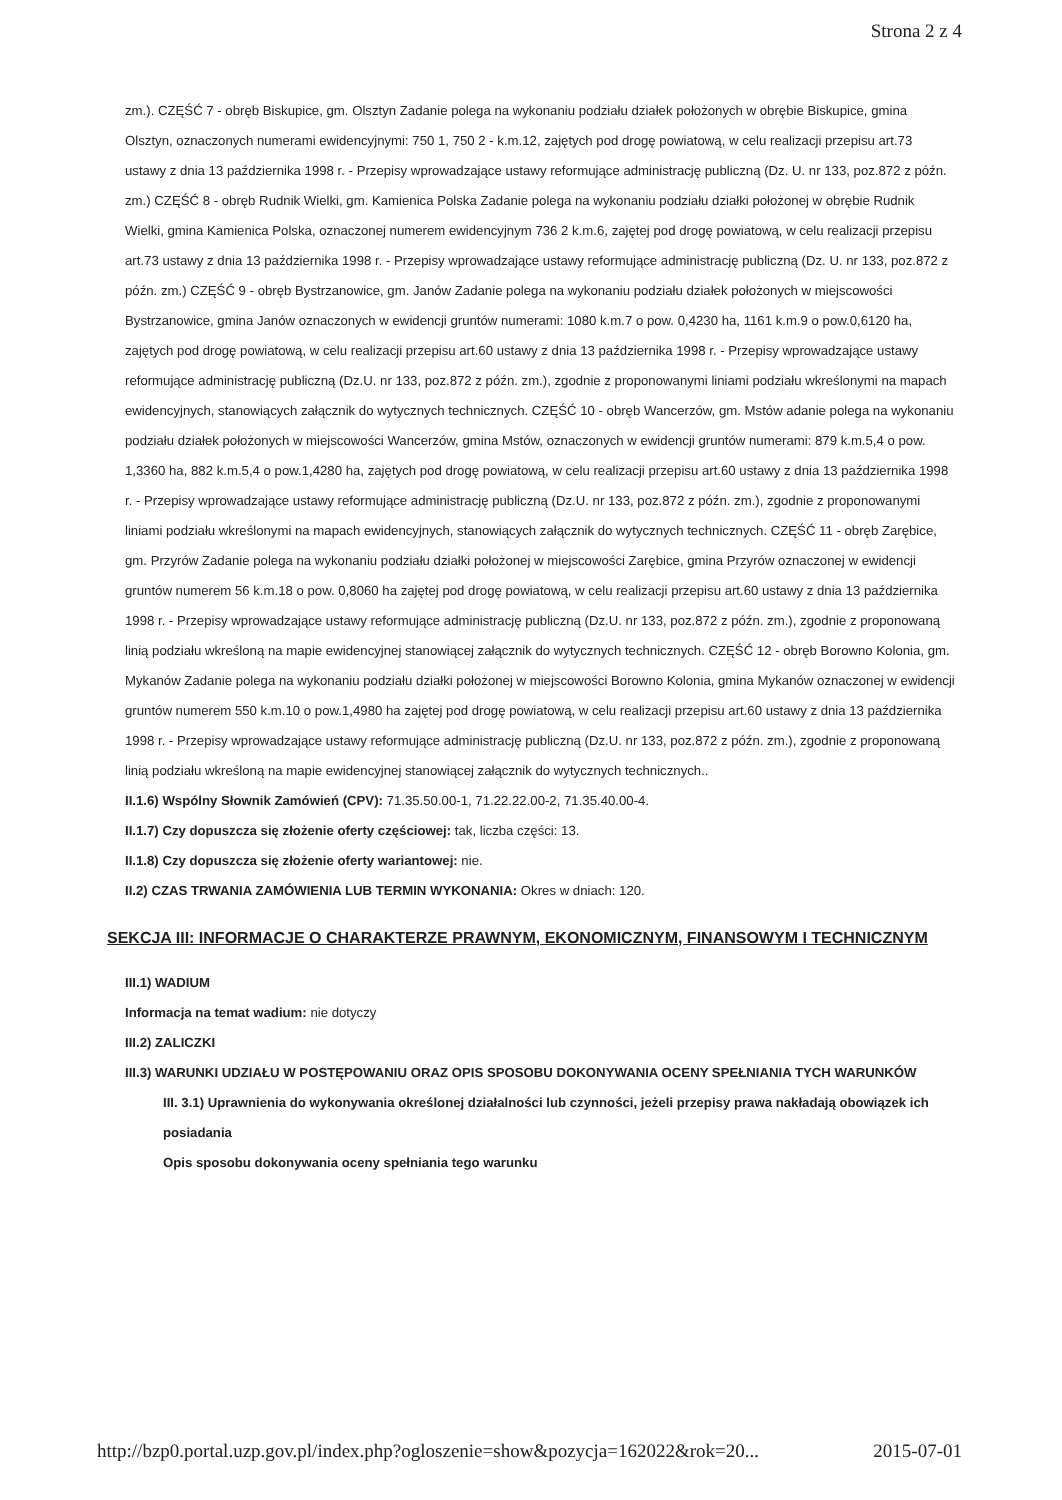Strona 2 z 4
zm.). CZĘŚĆ 7 - obręb Biskupice, gm. Olsztyn Zadanie polega na wykonaniu podziału działek położonych w obrębie Biskupice, gmina Olsztyn, oznaczonych numerami ewidencyjnymi: 750 1, 750 2 - k.m.12, zajętych pod drogę powiatową, w celu realizacji przepisu art.73 ustawy z dnia 13 października 1998 r. - Przepisy wprowadzające ustawy reformujące administrację publiczną (Dz. U. nr 133, poz.872 z późn. zm.) CZĘŚĆ 8 - obręb Rudnik Wielki, gm. Kamienica Polska Zadanie polega na wykonaniu podziału działki położonej w obrębie Rudnik Wielki, gmina Kamienica Polska, oznaczonej numerem ewidencyjnym 736 2 k.m.6, zajętej pod drogę powiatową, w celu realizacji przepisu art.73 ustawy z dnia 13 października 1998 r. - Przepisy wprowadzające ustawy reformujące administrację publiczną (Dz. U. nr 133, poz.872 z późn. zm.) CZĘŚĆ 9 - obręb Bystrzanowice, gm. Janów Zadanie polega na wykonaniu podziału działek położonych w miejscowości Bystrzanowice, gmina Janów oznaczonych w ewidencji gruntów numerami: 1080 k.m.7 o pow. 0,4230 ha, 1161 k.m.9 o pow.0,6120 ha, zajętych pod drogę powiatową, w celu realizacji przepisu art.60 ustawy z dnia 13 października 1998 r. - Przepisy wprowadzające ustawy reformujące administrację publiczną (Dz.U. nr 133, poz.872 z późn. zm.), zgodnie z proponowanymi liniami podziału wkreślonymi na mapach ewidencyjnych, stanowiących załącznik do wytycznych technicznych. CZĘŚĆ 10 - obręb Wancerzów, gm. Mstów adanie polega na wykonaniu podziału działek położonych w miejscowości Wancerzów, gmina Mstów, oznaczonych w ewidencji gruntów numerami: 879 k.m.5,4 o pow. 1,3360 ha, 882 k.m.5,4 o pow.1,4280 ha, zajętych pod drogę powiatową, w celu realizacji przepisu art.60 ustawy z dnia 13 października 1998 r. - Przepisy wprowadzające ustawy reformujące administrację publiczną (Dz.U. nr 133, poz.872 z późn. zm.), zgodnie z proponowanymi liniami podziału wkreślonymi na mapach ewidencyjnych, stanowiących załącznik do wytycznych technicznych. CZĘŚĆ 11 - obręb Zarębice, gm. Przyrów Zadanie polega na wykonaniu podziału działki położonej w miejscowości Zarębice, gmina Przyrów oznaczonej w ewidencji gruntów numerem 56 k.m.18 o pow. 0,8060 ha zajętej pod drogę powiatową, w celu realizacji przepisu art.60 ustawy z dnia 13 października 1998 r. - Przepisy wprowadzające ustawy reformujące administrację publiczną (Dz.U. nr 133, poz.872 z późn. zm.), zgodnie z proponowaną linią podziału wkreśloną na mapie ewidencyjnej stanowiącej załącznik do wytycznych technicznych. CZĘŚĆ 12 - obręb Borowno Kolonia, gm. Mykanów Zadanie polega na wykonaniu podziału działki położonej w miejscowości Borowno Kolonia, gmina Mykanów oznaczonej w ewidencji gruntów numerem 550 k.m.10 o pow.1,4980 ha zajętej pod drogę powiatową, w celu realizacji przepisu art.60 ustawy z dnia 13 października 1998 r. - Przepisy wprowadzające ustawy reformujące administrację publiczną (Dz.U. nr 133, poz.872 z późn. zm.), zgodnie z proponowaną linią podziału wkreśloną na mapie ewidencyjnej stanowiącej załącznik do wytycznych technicznych..
II.1.6) Wspólny Słownik Zamówień (CPV): 71.35.50.00-1, 71.22.22.00-2, 71.35.40.00-4.
II.1.7) Czy dopuszcza się złożenie oferty częściowej: tak, liczba części: 13.
II.1.8) Czy dopuszcza się złożenie oferty wariantowej: nie.
II.2) CZAS TRWANIA ZAMÓWIENIA LUB TERMIN WYKONANIA: Okres w dniach: 120.
SEKCJA III: INFORMACJE O CHARAKTERZE PRAWNYM, EKONOMICZNYM, FINANSOWYM I TECHNICZNYM
III.1) WADIUM
Informacja na temat wadium: nie dotyczy
III.2) ZALICZKI
III.3) WARUNKI UDZIAŁU W POSTĘPOWANIU ORAZ OPIS SPOSOBU DOKONYWANIA OCENY SPEŁNIANIA TYCH WARUNKÓW
III. 3.1) Uprawnienia do wykonywania określonej działalności lub czynności, jeżeli przepisy prawa nakładają obowiązek ich posiadania
Opis sposobu dokonywania oceny spełniania tego warunku
http://bzp0.portal.uzp.gov.pl/index.php?ogloszenie=show&pozycja=162022&rok=20... 2015-07-01